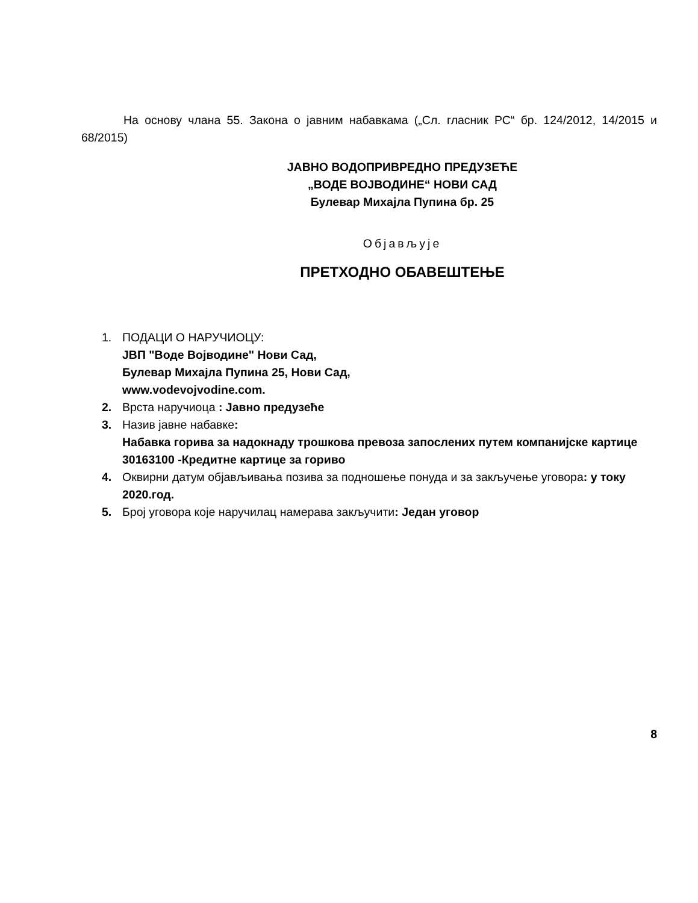На основу члана 55. Закона о јавним набавкама („Сл. гласник РС“ бр. 124/2012, 14/2015 и 68/2015)
ЈАВНО ВОДОПРИВРЕДНО ПРЕДУЗЕЋЕ
„ВОДЕ ВОЈВОДИНЕ“ НОВИ САД
Булевар Михајла Пупина бр. 25
Објављује
ПРЕТХОДНО ОБАВЕШТЕЊЕ
1. ПОДАЦИ О НАРУЧИОЦУ:
ЈВП "Воде Војводине" Нови Сад,
Булевар Михајла Пупина 25, Нови Сад,
www.vodevojvodine.com.
2. Врста наручиоца : Јавно предузеће
3. Назив јавне набавке:
Набавка горива за надокнаду трошкова превоза запослених путем компанијске картице
30163100 -Кредитне картице за гориво
4. Оквирни датум објављивања позива за подношење понуда и за закључење уговора: у току 2020.год.
5. Број уговора које наручилац намерава закључити: Један уговор
8